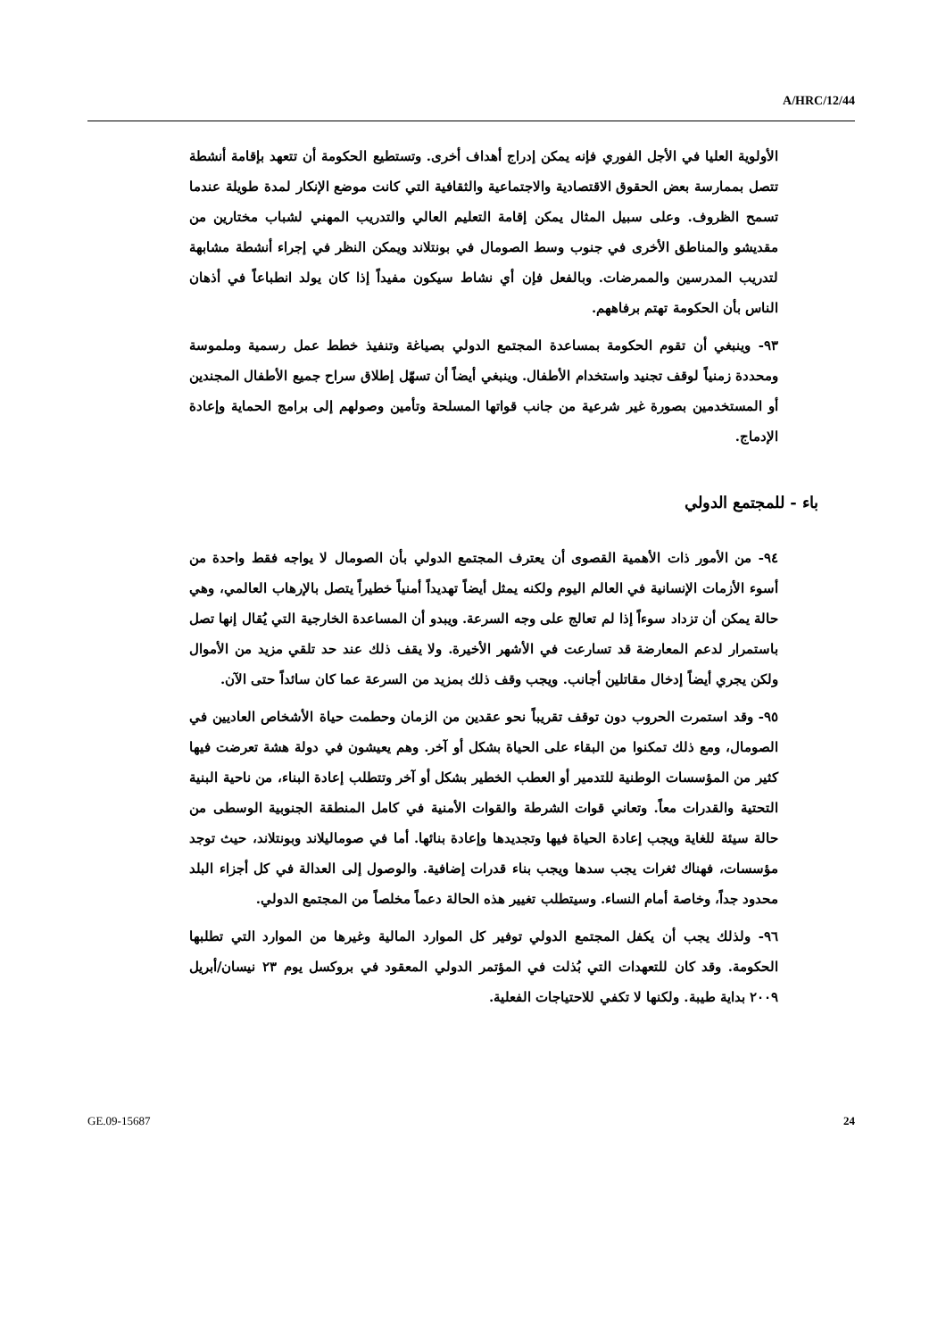A/HRC/12/44
الأولوية العليا في الأجل الفوري فإنه يمكن إدراج أهداف أخرى. وتستطيع الحكومة أن تتعهد بإقامة أنشطة تتصل بممارسة بعض الحقوق الاقتصادية والاجتماعية والثقافية التي كانت موضع الإنكار لمدة طويلة عندما تسمح الظروف. وعلى سبيل المثال يمكن إقامة التعليم العالي والتدريب المهني لشباب مختارين من مقديشو والمناطق الأخرى في جنوب وسط الصومال في بونتلاند ويمكن النظر في إجراء أنشطة مشابهة لتدريب المدرسين والممرضات. وبالفعل فإن أي نشاط سيكون مفيداً إذا كان يولد انطباعاً في أذهان الناس بأن الحكومة تهتم برفاههم.
٩٣- وينبغي أن تقوم الحكومة بمساعدة المجتمع الدولي بصياغة وتنفيذ خطط عمل رسمية وملموسة ومحددة زمنياً لوقف تجنيد واستخدام الأطفال. وينبغي أيضاً أن تسهّل إطلاق سراح جميع الأطفال المجندين أو المستخدمين بصورة غير شرعية من جانب قواتها المسلحة وتأمين وصولهم إلى برامج الحماية وإعادة الإدماج.
باء - للمجتمع الدولي
٩٤- من الأمور ذات الأهمية القصوى أن يعترف المجتمع الدولي بأن الصومال لا يواجه فقط واحدة من أسوء الأزمات الإنسانية في العالم اليوم ولكنه يمثل أيضاً تهديداً أمنياً خطيراً يتصل بالإرهاب العالمي، وهي حالة يمكن أن تزداد سوءاً إذا لم تعالج على وجه السرعة. ويبدو أن المساعدة الخارجية التي يُقال إنها تصل باستمرار لدعم المعارضة قد تسارعت في الأشهر الأخيرة. ولا يقف ذلك عند حد تلقي مزيد من الأموال ولكن يجري أيضاً إدخال مقاتلين أجانب. ويجب وقف ذلك بمزيد من السرعة عما كان سائداً حتى الآن.
٩٥- وقد استمرت الحروب دون توقف تقريباً نحو عقدين من الزمان وحطمت حياة الأشخاص العاديين في الصومال، ومع ذلك تمكنوا من البقاء على الحياة بشكل أو آخر. وهم يعيشون في دولة هشة تعرضت فيها كثير من المؤسسات الوطنية للتدمير أو العطب الخطير بشكل أو آخر وتتطلب إعادة البناء، من ناحية البنية التحتية والقدرات معاً. وتعاني قوات الشرطة والقوات الأمنية في كامل المنطقة الجنوبية الوسطى من حالة سيئة للغاية ويجب إعادة الحياة فيها وتجديدها وإعادة بنائها. أما في صوماليلاند وبونتلاند، حيث توجد مؤسسات، فهناك ثغرات يجب سدها ويجب بناء قدرات إضافية. والوصول إلى العدالة في كل أجزاء البلد محدود جداً، وخاصة أمام النساء. وسيتطلب تغيير هذه الحالة دعماً مخلصاً من المجتمع الدولي.
٩٦- ولذلك يجب أن يكفل المجتمع الدولي توفير كل الموارد المالية وغيرها من الموارد التي تطلبها الحكومة. وقد كان للتعهدات التي بُذلت في المؤتمر الدولي المعقود في بروكسل يوم ٢٣ نيسان/أبريل ٢٠٠٩ بداية طيبة. ولكنها لا تكفي للاحتياجات الفعلية.
GE.09-15687 24